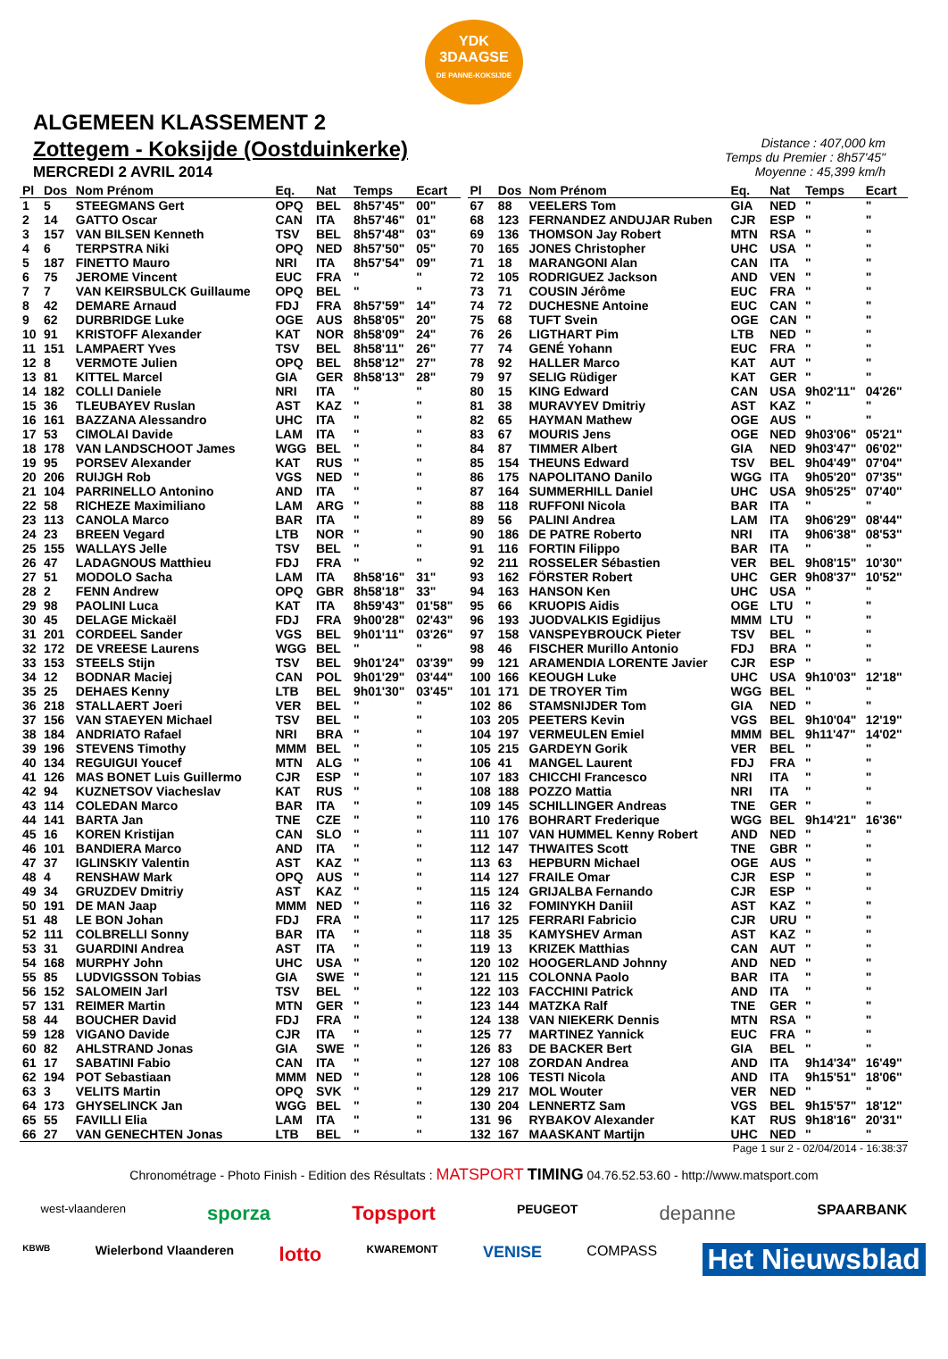YDK
3DAAGSE
DE PANNE-KOKSIJDE
ALGEMEEN KLASSEMENT 2
Zottegem - Koksijde (Oostduinkerke)
MERCREDI 2 AVRIL 2014
Distance : 407,000 km
Temps du Premier : 8h57'45"
Moyenne : 45,399 km/h
| Pl | Dos | Nom Prénom | Eq. | Nat | Temps | Ecart |
| --- | --- | --- | --- | --- | --- | --- |
| 1 | 5 | STEEGMANS Gert | OPQ | BEL | 8h57'45" | 00" |
| 2 | 14 | GATTO Oscar | CAN | ITA | 8h57'46" | 01" |
| 3 | 157 | VAN BILSEN Kenneth | TSV | BEL | 8h57'48" | 03" |
| 4 | 6 | TERPSTRA Niki | OPQ | NED | 8h57'50" | 05" |
| 5 | 187 | FINETTO Mauro | NRI | ITA | 8h57'54" | 09" |
| 6 | 75 | JEROME Vincent | EUC | FRA | " | " |
| 7 | 7 | VAN KEIRSBULCK Guillaume | OPQ | BEL | " | " |
| 8 | 42 | DEMARE Arnaud | FDJ | FRA | 8h57'59" | 14" |
| 9 | 62 | DURBRIDGE Luke | OGE | AUS | 8h58'05" | 20" |
| 10 | 91 | KRISTOFF Alexander | KAT | NOR | 8h58'09" | 24" |
| 11 | 151 | LAMPAERT Yves | TSV | BEL | 8h58'11" | 26" |
| 12 | 8 | VERMOTE Julien | OPQ | BEL | 8h58'12" | 27" |
| 13 | 81 | KITTEL Marcel | GIA | GER | 8h58'13" | 28" |
| 14 | 182 | COLLI Daniele | NRI | ITA | " | " |
| 15 | 36 | TLEUBAYEV Ruslan | AST | KAZ | " | " |
| 16 | 161 | BAZZANA Alessandro | UHC | ITA | " | " |
| 17 | 53 | CIMOLAI Davide | LAM | ITA | " | " |
| 18 | 178 | VAN LANDSCHOOT James | WGG | BEL | " | " |
| 19 | 95 | PORSEV Alexander | KAT | RUS | " | " |
| 20 | 206 | RUIJGH Rob | VGS | NED | " | " |
| 21 | 104 | PARRINELLO Antonino | AND | ITA | " | " |
| 22 | 58 | RICHEZE Maximiliano | LAM | ARG | " | " |
| 23 | 113 | CANOLA Marco | BAR | ITA | " | " |
| 24 | 23 | BREEN Vegard | LTB | NOR | " | " |
| 25 | 155 | WALLAYS Jelle | TSV | BEL | " | " |
| 26 | 47 | LADAGNOUS Matthieu | FDJ | FRA | " | " |
| 27 | 51 | MODOLO Sacha | LAM | ITA | 8h58'16" | 31" |
| 28 | 2 | FENN Andrew | OPQ | GBR | 8h58'18" | 33" |
| 29 | 98 | PAOLINI Luca | KAT | ITA | 8h59'43" | 01'58" |
| 30 | 45 | DELAGE Mickaël | FDJ | FRA | 9h00'28" | 02'43" |
| 31 | 201 | CORDEEL Sander | VGS | BEL | 9h01'11" | 03'26" |
| 32 | 172 | DE VREESE Laurens | WGG | BEL | " | " |
| 33 | 153 | STEELS Stijn | TSV | BEL | 9h01'24" | 03'39" |
| 34 | 12 | BODNAR Maciej | CAN | POL | 9h01'29" | 03'44" |
| 35 | 25 | DEHAES Kenny | LTB | BEL | 9h01'30" | 03'45" |
| 36 | 218 | STALLAERT Joeri | VER | BEL | " | " |
| 37 | 156 | VAN STAEYEN Michael | TSV | BEL | " | " |
| 38 | 184 | ANDRIATO Rafael | NRI | BRA | " | " |
| 39 | 196 | STEVENS Timothy | MMM | BEL | " | " |
| 40 | 134 | REGUIGUI Youcef | MTN | ALG | " | " |
| 41 | 126 | MAS BONET Luis Guillermo | CJR | ESP | " | " |
| 42 | 94 | KUZNETSOV Viacheslav | KAT | RUS | " | " |
| 43 | 114 | COLEDAN Marco | BAR | ITA | " | " |
| 44 | 141 | BARTA Jan | TNE | CZE | " | " |
| 45 | 16 | KOREN Kristijan | CAN | SLO | " | " |
| 46 | 101 | BANDIERA Marco | AND | ITA | " | " |
| 47 | 37 | IGLINSKIY Valentin | AST | KAZ | " | " |
| 48 | 4 | RENSHAW Mark | OPQ | AUS | " | " |
| 49 | 34 | GRUZDEV Dmitriy | AST | KAZ | " | " |
| 50 | 191 | DE MAN Jaap | MMM | NED | " | " |
| 51 | 48 | LE BON Johan | FDJ | FRA | " | " |
| 52 | 111 | COLBRELLI Sonny | BAR | ITA | " | " |
| 53 | 31 | GUARDINI Andrea | AST | ITA | " | " |
| 54 | 168 | MURPHY John | UHC | USA | " | " |
| 55 | 85 | LUDVIGSSON Tobias | GIA | SWE | " | " |
| 56 | 152 | SALOMEIN Jarl | TSV | BEL | " | " |
| 57 | 131 | REIMER Martin | MTN | GER | " | " |
| 58 | 44 | BOUCHER David | FDJ | FRA | " | " |
| 59 | 128 | VIGANO Davide | CJR | ITA | " | " |
| 60 | 82 | AHLSTRAND Jonas | GIA | SWE | " | " |
| 61 | 17 | SABATINI Fabio | CAN | ITA | " | " |
| 62 | 194 | POT Sebastiaan | MMM | NED | " | " |
| 63 | 3 | VELITS Martin | OPQ | SVK | " | " |
| 64 | 173 | GHYSELINCK Jan | WGG | BEL | " | " |
| 65 | 55 | FAVILLI Elia | LAM | ITA | " | " |
| 66 | 27 | VAN GENECHTEN Jonas | LTB | BEL | " | " |
| Pl | Dos | Nom Prénom | Eq. | Nat | Temps | Ecart |
| --- | --- | --- | --- | --- | --- | --- |
| 67 | 88 | VEELERS Tom | GIA | NED | " | " |
| 68 | 123 | FERNANDEZ ANDUJAR Ruben | CJR | ESP | " | " |
| 69 | 136 | THOMSON Jay Robert | MTN | RSA | " | " |
| 70 | 165 | JONES Christopher | UHC | USA | " | " |
| 71 | 18 | MARANGONI Alan | CAN | ITA | " | " |
| 72 | 105 | RODRIGUEZ Jackson | AND | VEN | " | " |
| 73 | 71 | COUSIN Jérôme | EUC | FRA | " | " |
| 74 | 72 | DUCHESNE Antoine | EUC | CAN | " | " |
| 75 | 68 | TUFT Svein | OGE | CAN | " | " |
| 76 | 26 | LIGTHART Pim | LTB | NED | " | " |
| 77 | 74 | GENÉ Yohann | EUC | FRA | " | " |
| 78 | 92 | HALLER Marco | KAT | AUT | " | " |
| 79 | 97 | SELIG Rüdiger | KAT | GER | " | " |
| 80 | 15 | KING Edward | CAN | USA | 9h02'11" | 04'26" |
| 81 | 38 | MURAVYEV Dmitriy | AST | KAZ | " | " |
| 82 | 65 | HAYMAN Mathew | OGE | AUS | " | " |
| 83 | 67 | MOURIS Jens | OGE | NED | 9h03'06" | 05'21" |
| 84 | 87 | TIMMER Albert | GIA | NED | 9h03'47" | 06'02" |
| 85 | 154 | THEUNS Edward | TSV | BEL | 9h04'49" | 07'04" |
| 86 | 175 | NAPOLITANO Danilo | WGG | ITA | 9h05'20" | 07'35" |
| 87 | 164 | SUMMERHILL Daniel | UHC | USA | 9h05'25" | 07'40" |
| 88 | 118 | RUFFONI Nicola | BAR | ITA | " | " |
| 89 | 56 | PALINI Andrea | LAM | ITA | 9h06'29" | 08'44" |
| 90 | 186 | DE PATRE Roberto | NRI | ITA | 9h06'38" | 08'53" |
| 91 | 116 | FORTIN Filippo | BAR | ITA | " | " |
| 92 | 211 | ROSSELER Sébastien | VER | BEL | 9h08'15" | 10'30" |
| 93 | 162 | FÖRSTER Robert | UHC | GER | 9h08'37" | 10'52" |
| 94 | 163 | HANSON Ken | UHC | USA | " | " |
| 95 | 66 | KRUOPIS Aidis | OGE | LTU | " | " |
| 96 | 193 | JUODVALKIS Egidijus | MMM | LTU | " | " |
| 97 | 158 | VANSPEYBROUCK Pieter | TSV | BEL | " | " |
| 98 | 46 | FISCHER Murillo Antonio | FDJ | BRA | " | " |
| 99 | 121 | ARAMENDIA LORENTE Javier | CJR | ESP | " | " |
| 100 | 166 | KEOUGH Luke | UHC | USA | 9h10'03" | 12'18" |
| 101 | 171 | DE TROYER Tim | WGG | BEL | " | " |
| 102 | 86 | STAMSNIJDER Tom | GIA | NED | " | " |
| 103 | 205 | PEETERS Kevin | VGS | BEL | 9h10'04" | 12'19" |
| 104 | 197 | VERMEULEN Emiel | MMM | BEL | 9h11'47" | 14'02" |
| 105 | 215 | GARDEYN Gorik | VER | BEL | " | " |
| 106 | 41 | MANGEL Laurent | FDJ | FRA | " | " |
| 107 | 183 | CHICCHI Francesco | NRI | ITA | " | " |
| 108 | 188 | POZZO Mattia | NRI | ITA | " | " |
| 109 | 145 | SCHILLINGER Andreas | TNE | GER | " | " |
| 110 | 176 | BOHRART Frederique | WGG | BEL | 9h14'21" | 16'36" |
| 111 | 107 | VAN HUMMEL Kenny Robert | AND | NED | " | " |
| 112 | 147 | THWAITES Scott | TNE | GBR | " | " |
| 113 | 63 | HEPBURN Michael | OGE | AUS | " | " |
| 114 | 127 | FRAILE Omar | CJR | ESP | " | " |
| 115 | 124 | GRIJALBA Fernando | CJR | ESP | " | " |
| 116 | 32 | FOMINYKH Daniil | AST | KAZ | " | " |
| 117 | 125 | FERRARI Fabricio | CJR | URU | " | " |
| 118 | 35 | KAMYSHEV Arman | AST | KAZ | " | " |
| 119 | 13 | KRIZEK Matthias | CAN | AUT | " | " |
| 120 | 102 | HOOGERLAND Johnny | AND | NED | " | " |
| 121 | 115 | COLONNA Paolo | BAR | ITA | " | " |
| 122 | 103 | FACCHINI Patrick | AND | ITA | " | " |
| 123 | 144 | MATZKA Ralf | TNE | GER | " | " |
| 124 | 138 | VAN NIEKERK Dennis | MTN | RSA | " | " |
| 125 | 77 | MARTINEZ Yannick | EUC | FRA | " | " |
| 126 | 83 | DE BACKER Bert | GIA | BEL | " | " |
| 127 | 108 | ZORDAN Andrea | AND | ITA | 9h14'34" | 16'49" |
| 128 | 106 | TESTI Nicola | AND | ITA | 9h15'51" | 18'06" |
| 129 | 217 | MOL Wouter | VER | NED | " | " |
| 130 | 204 | LENNERTZ Sam | VGS | BEL | 9h15'57" | 18'12" |
| 131 | 96 | RYBAKOV Alexander | KAT | RUS | 9h18'16" | 20'31" |
| 132 | 167 | MAASKANT Martijn | UHC | NED | " | " |
Page 1 sur 2 - 02/04/2014 - 16:38:37
Chronométrage - Photo Finish - Edition des Résultats : MATSPORT TIMING 04.76.52.53.60 - http://www.matsport.com
west-vlaanderen sporza Topsport PEUGEOT depanne SPAARBANK
KBWB Wielerbond Vlaanderen lotto KWAREMONT VENISE COMPASS Het Nieuwsblad